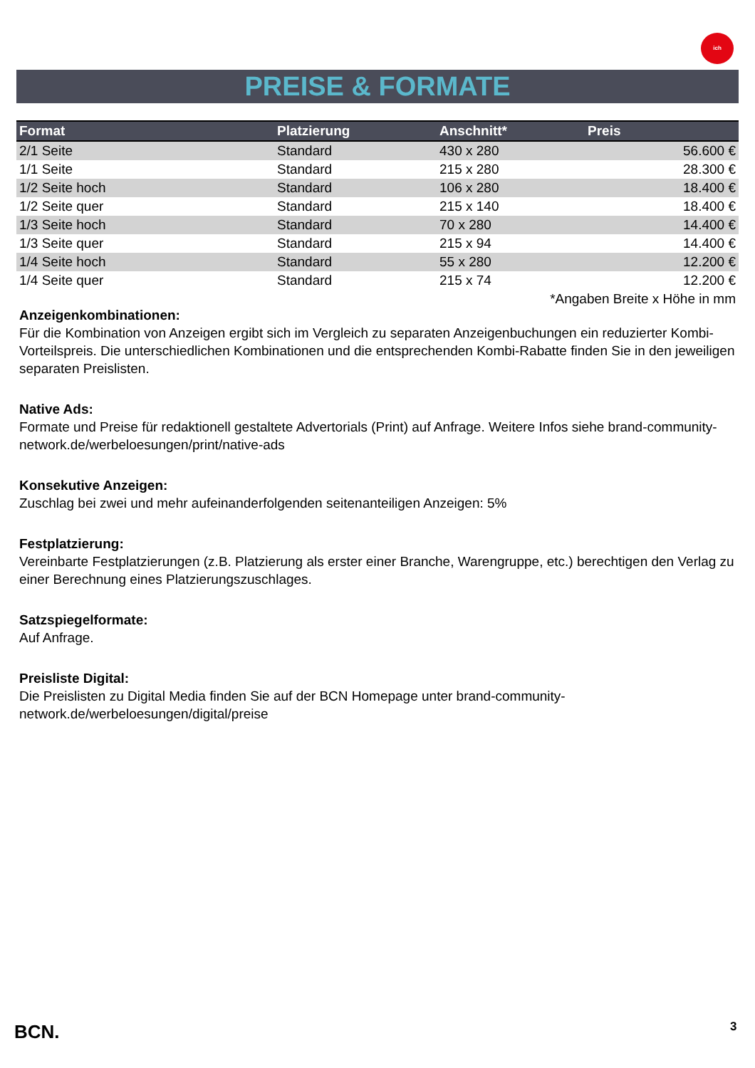ich
PREISE & FORMATE
| Format | Platzierung | Anschnitt* | Preis |
| --- | --- | --- | --- |
| 2/1 Seite | Standard | 430 x 280 | 56.600 € |
| 1/1 Seite | Standard | 215 x 280 | 28.300 € |
| 1/2 Seite hoch | Standard | 106 x 280 | 18.400 € |
| 1/2 Seite quer | Standard | 215 x 140 | 18.400 € |
| 1/3 Seite hoch | Standard | 70 x 280 | 14.400 € |
| 1/3 Seite quer | Standard | 215 x 94 | 14.400 € |
| 1/4 Seite hoch | Standard | 55 x 280 | 12.200 € |
| 1/4 Seite quer | Standard | 215 x 74 | 12.200 € |
| *Angaben Breite x Höhe in mm | | | |
Anzeigenkombinationen:
Für die Kombination von Anzeigen ergibt sich im Vergleich zu separaten Anzeigenbuchungen ein reduzierter Kombi-Vorteilspreis. Die unterschiedlichen Kombinationen und die entsprechenden Kombi-Rabatte finden Sie in den jeweiligen separaten Preislisten.
Native Ads:
Formate und Preise für redaktionell gestaltete Advertorials (Print) auf Anfrage. Weitere Infos siehe brand-community-network.de/werbeloesungen/print/native-ads
Konsekutive Anzeigen:
Zuschlag bei zwei und mehr aufeinanderfolgenden seitenanteiligen Anzeigen: 5%
Festplatzierung:
Vereinbarte Festplatzierungen (z.B. Platzierung als erster einer Branche, Warengruppe, etc.) berechtigen den Verlag zu einer Berechnung eines Platzierungszuschlages.
Satzspiegelformate:
Auf Anfrage.
Preisliste Digital:
Die Preislisten zu Digital Media finden Sie auf der BCN Homepage unter brand-community-network.de/werbeloesungen/digital/preise
BCN. 3